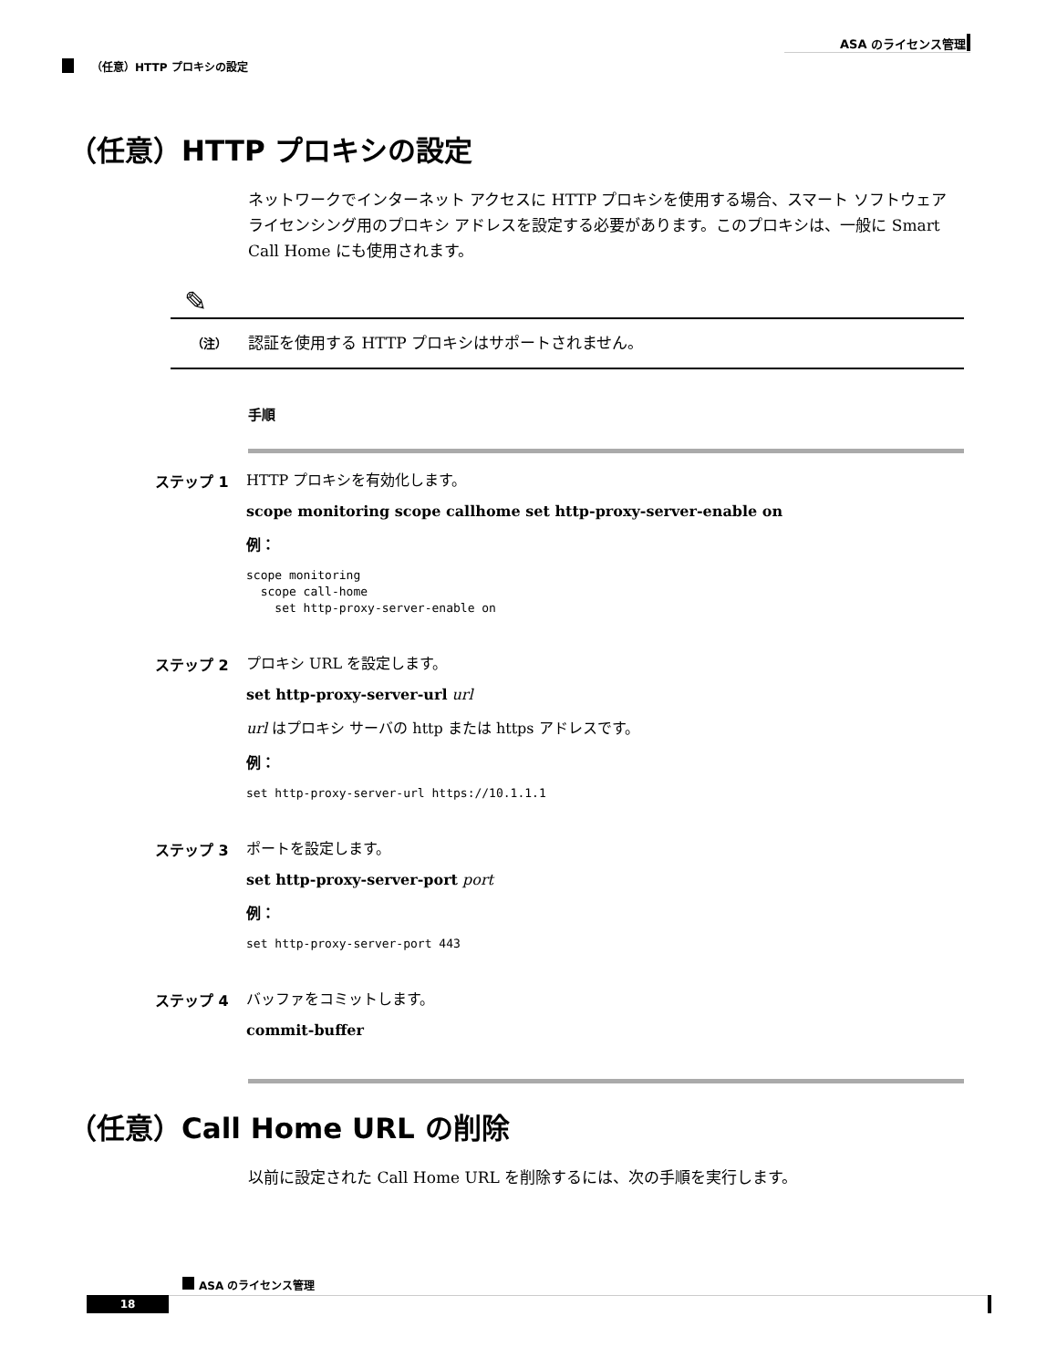ASA のライセンス管理
（任意）HTTP プロキシの設定
（任意）HTTP プロキシの設定
ネットワークでインターネット アクセスに HTTP プロキシを使用する場合、スマート ソフトウェア ライセンシング用のプロキシ アドレスを設定する必要があります。このプロキシは、一般に Smart Call Home にも使用されます。
✎
（注）
認証を使用する HTTP プロキシはサポートされません。
手順
ステップ 1 HTTP プロキシを有効化します。
scope monitoring scope callhome set http-proxy-server-enable on
例：
scope monitoring
  scope call-home
    set http-proxy-server-enable on
ステップ 2 プロキシ URL を設定します。
set http-proxy-server-url url
url はプロキシ サーバの http または https アドレスです。
例：
set http-proxy-server-url https://10.1.1.1
ステップ 3 ポートを設定します。
set http-proxy-server-port port
例：
set http-proxy-server-port 443
ステップ 4 バッファをコミットします。
commit-buffer
（任意）Call Home URL の削除
以前に設定された Call Home URL を削除するには、次の手順を実行します。
ASA のライセンス管理
18